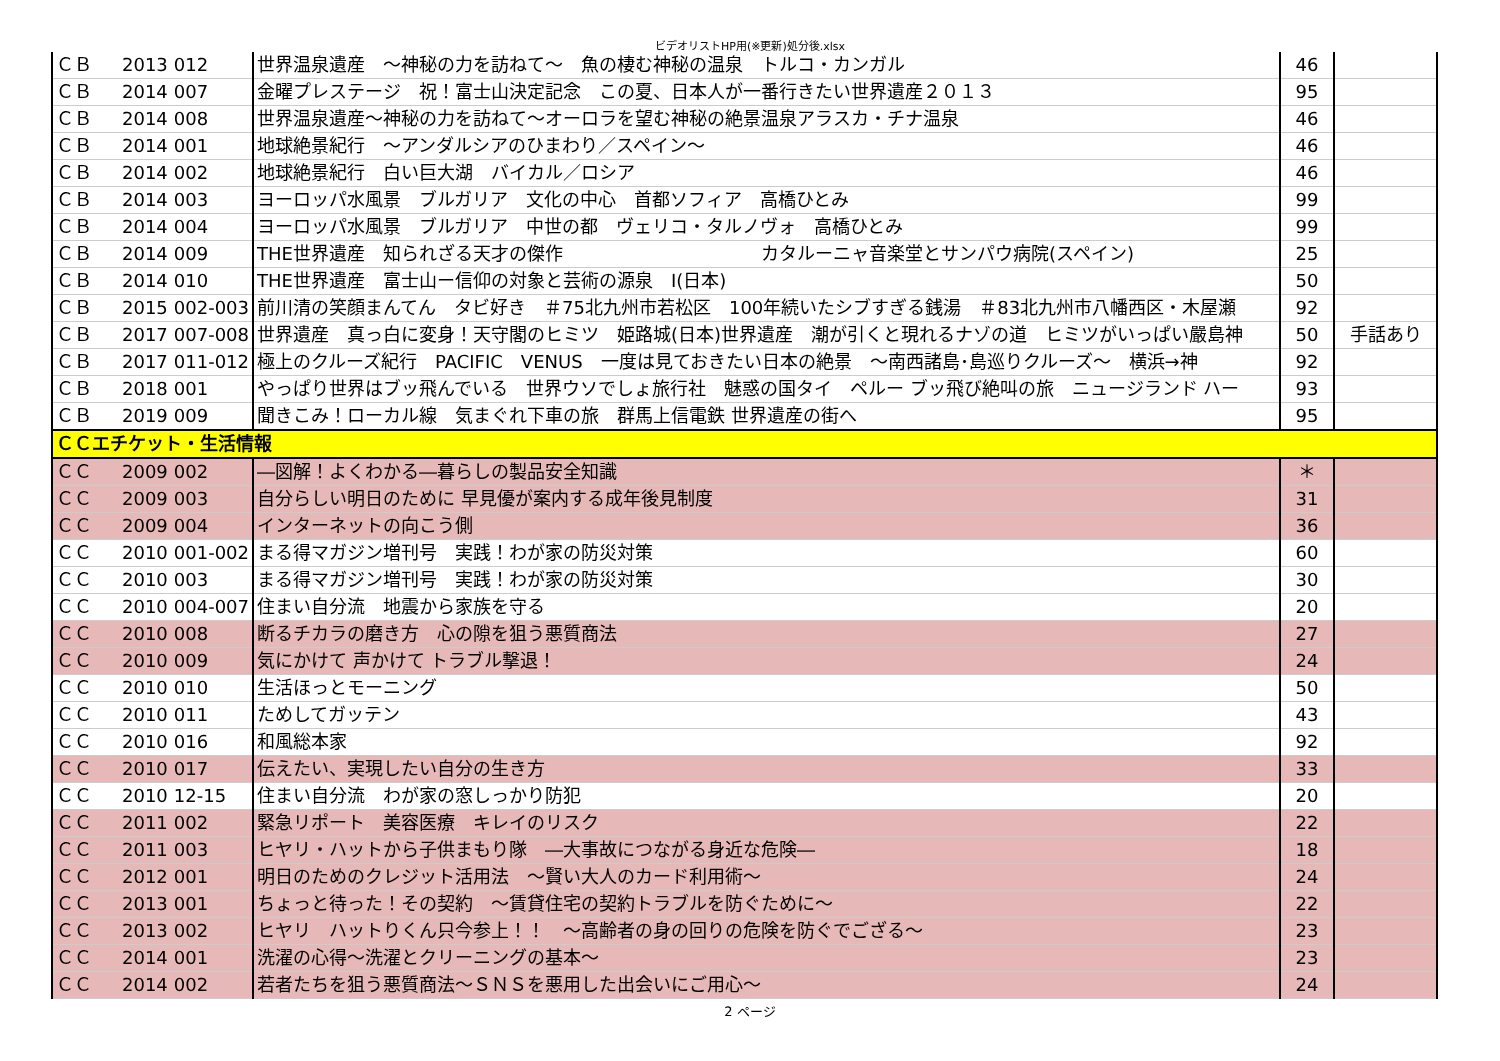ビデオリストHP用(※更新)処分後.xlsx
| ＣＢ | 2013 | 012 | 世界温泉遺産 ～神秘の力を訪ねて～ 魚の棲む神秘の温泉 トルコ・カンガル | 46 | |
| ＣＢ | 2014 | 007 | 金曜プレステージ 祝！富士山決定記念 この夏、日本人が一番行きたい世界遺産２０１３ | 95 | |
| ＣＢ | 2014 | 008 | 世界温泉遺産～神秘の力を訪ねて～オーロラを望む神秘の絶景温泉アラスカ・チナ温泉 | 46 | |
| ＣＢ | 2014 | 001 | 地球絶景紀行 ～アンダルシアのひまわり／スペイン～ | 46 | |
| ＣＢ | 2014 | 002 | 地球絶景紀行 白い巨大湖 バイカル／ロシア | 46 | |
| ＣＢ | 2014 | 003 | ヨーロッパ水風景 ブルガリア 文化の中心 首都ソフィア 高橋ひとみ | 99 | |
| ＣＢ | 2014 | 004 | ヨーロッパ水風景 ブルガリア 中世の都 ヴェリコ・タルノヴォ 高橋ひとみ | 99 | |
| ＣＢ | 2014 | 009 | THE世界遺産 知られざる天才の傑作 カタルーニャ音楽堂とサンパウ病院(スペイン) | 25 | |
| ＣＢ | 2014 | 010 | THE世界遺産 富士山ー信仰の対象と芸術の源泉 Ⅰ(日本) | 50 | |
| ＣＢ | 2015 | 002-003 | 前川清の笑顔まんてん タビ好き ＃75北九州市若松区 100年続いたシブすぎる銭湯 ＃83北九州市八幡西区・木屋瀬 | 92 | |
| ＣＢ | 2017 | 007-008 | 世界遺産 真っ白に変身！天守閣のヒミツ 姫路城(日本)世界遺産 潮が引くと現れるナゾの道 ヒミツがいっぱい嚴島神 | 50 | 手話あり |
| ＣＢ | 2017 | 011-012 | 極上のクルーズ紀行 PACIFIC VENUS 一度は見ておきたい日本の絶景 ～南西諸島･島巡りクルーズ～ 横浜→神 | 92 | |
| ＣＢ | 2018 | 001 | やっぱり世界はブッ飛んでいる 世界ウソでしょ旅行社 魅惑の国タイ ペルー ブッ飛び絶叫の旅 ニュージランド ハー | 93 | |
| ＣＢ | 2019 | 009 | 聞きこみ！ローカル線 気まぐれ下車の旅 群馬上信電鉄 世界遺産の街へ | 95 | |
| ＣＣエチケット・生活情報 | | | | | |
| ＣＣ | 2009 | 002 | ―図解！よくわかる―暮らしの製品安全知識 | ＊ | |
| ＣＣ | 2009 | 003 | 自分らしい明日のために 早見優が案内する成年後見制度 | 31 | |
| ＣＣ | 2009 | 004 | インターネットの向こう側 | 36 | |
| ＣＣ | 2010 | 001-002 | まる得マガジン増刊号 実践！わが家の防災対策 | 60 | |
| ＣＣ | 2010 | 003 | まる得マガジン増刊号 実践！わが家の防災対策 | 30 | |
| ＣＣ | 2010 | 004-007 | 住まい自分流 地震から家族を守る | 20 | |
| ＣＣ | 2010 | 008 | 断るチカラの磨き方 心の隙を狙う悪質商法 | 27 | |
| ＣＣ | 2010 | 009 | 気にかけて 声かけて トラブル撃退！ | 24 | |
| ＣＣ | 2010 | 010 | 生活ほっとモーニング | 50 | |
| ＣＣ | 2010 | 011 | ためしてガッテン | 43 | |
| ＣＣ | 2010 | 016 | 和風総本家 | 92 | |
| ＣＣ | 2010 | 017 | 伝えたい、実現したい自分の生き方 | 33 | |
| ＣＣ | 2010 | 12-15 | 住まい自分流 わが家の窓しっかり防犯 | 20 | |
| ＣＣ | 2011 | 002 | 緊急リポート 美容医療 キレイのリスク | 22 | |
| ＣＣ | 2011 | 003 | ヒヤリ・ハットから子供まもり隊 ―大事故につながる身近な危険― | 18 | |
| ＣＣ | 2012 | 001 | 明日のためのクレジット活用法 ～賢い大人のカード利用術～ | 24 | |
| ＣＣ | 2013 | 001 | ちょっと待った！その契約 ～賃貸住宅の契約トラブルを防ぐために～ | 22 | |
| ＣＣ | 2013 | 002 | ヒヤリ ハットりくん只今参上！！ ～高齢者の身の回りの危険を防ぐでござる～ | 23 | |
| ＣＣ | 2014 | 001 | 洗濯の心得～洗濯とクリーニングの基本～ | 23 | |
| ＣＣ | 2014 | 002 | 若者たちを狙う悪質商法～ＳＮＳを悪用した出会いにご用心～ | 24 | |
2 ページ